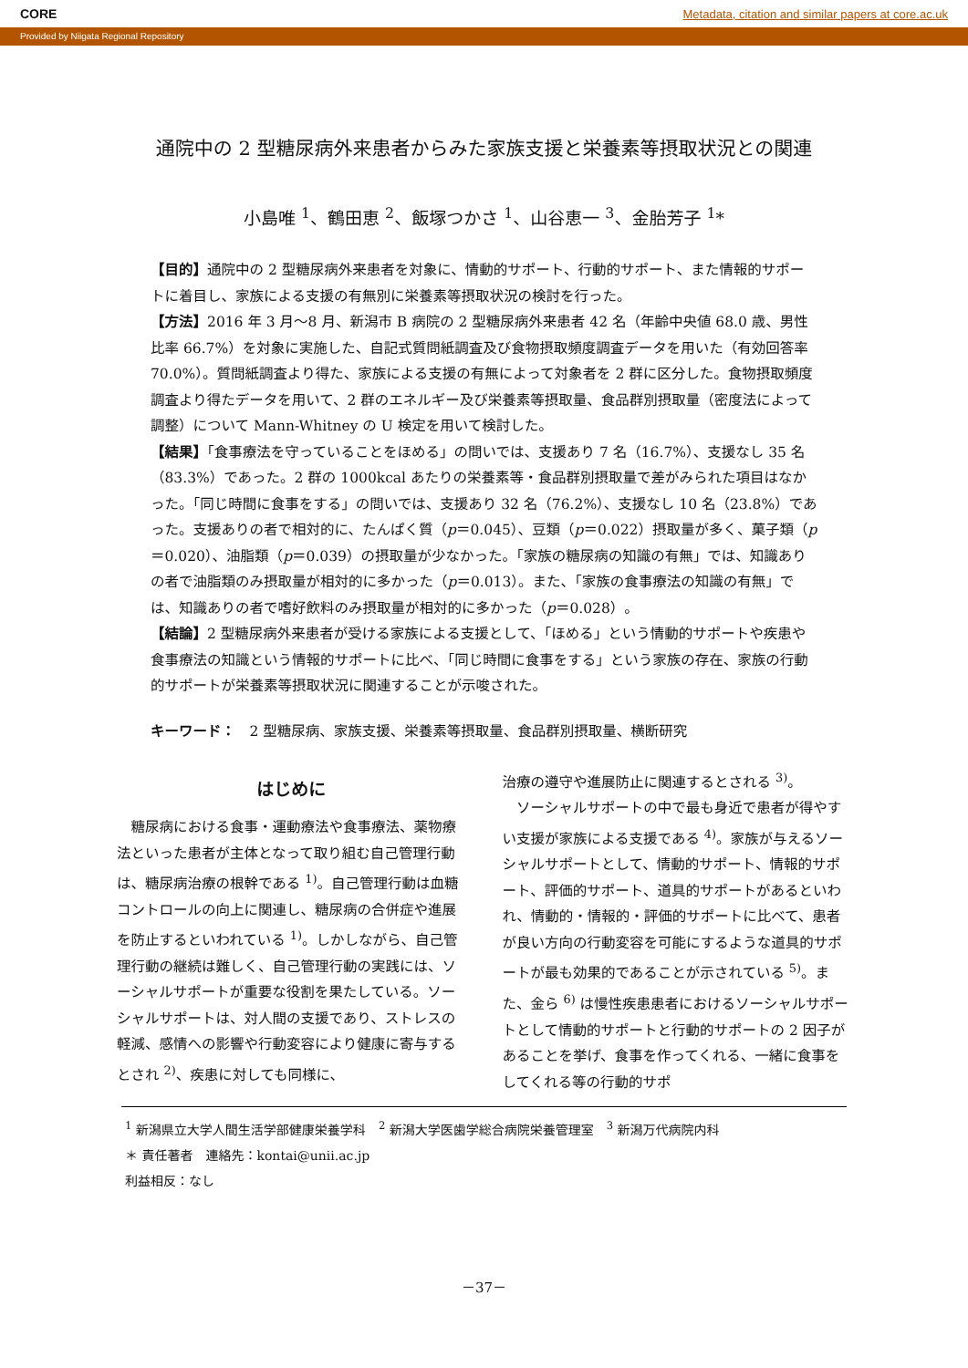CORE Metadata, citation and similar papers at core.ac.uk
Provided by Niigata Regional Repository
通院中の 2 型糖尿病外来患者からみた家族支援と栄養素等摂取状況との関連
小島唯 <sup>1</sup>、鶴田恵 <sup>2</sup>、飯塚つかさ <sup>1</sup>、山谷恵一 <sup>3</sup>、金胎芳子 <sup>1</sup>*
【目的】通院中の 2 型糖尿病外来患者を対象に、情動的サポート、行動的サポート、また情報的サポートに着目し、家族による支援の有無別に栄養素等摂取状況の検討を行った。
【方法】2016 年 3 月～8 月、新潟市 B 病院の 2 型糖尿病外来患者 42 名（年齢中央値 68.0 歳、男性比率 66.7%）を対象に実施した、自記式質問紙調査及び食物摂取頻度調査データを用いた（有効回答率 70.0%）。質問紙調査より得た、家族による支援の有無によって対象者を 2 群に区分した。食物摂取頻度調査より得たデータを用いて、2 群のエネルギー及び栄養素等摂取量、食品群別摂取量（密度法によって調整）について Mann-Whitney の U 検定を用いて検討した。
【結果】「食事療法を守っていることをほめる」の問いでは、支援あり 7 名（16.7%）、支援なし 35 名（83.3%）であった。2 群の 1000kcal あたりの栄養素等・食品群別摂取量で差がみられた項目はなかった。「同じ時間に食事をする」の問いでは、支援あり 32 名（76.2%）、支援なし 10 名（23.8%）であった。支援ありの者で相対的に、たんぱく質（p＝0.045）、豆類（p＝0.022）摂取量が多く、菓子類（p＝0.020）、油脂類（p＝0.039）の摂取量が少なかった。「家族の糖尿病の知識の有無」では、知識ありの者で油脂類のみ摂取量が相対的に多かった（p＝0.013）。また、「家族の食事療法の知識の有無」では、知識ありの者で嗜好飲料のみ摂取量が相対的に多かった（p＝0.028）。
【結論】2 型糖尿病外来患者が受ける家族による支援として、「ほめる」という情動的サポートや疾患や食事療法の知識という情報的サポートに比べ、「同じ時間に食事をする」という家族の存在、家族の行動的サポートが栄養素等摂取状況に関連することが示唆された。
キーワード：　2 型糖尿病、家族支援、栄養素等摂取量、食品群別摂取量、横断研究
はじめに
　糖尿病における食事・運動療法や食事療法、薬物療法といった患者が主体となって取り組む自己管理行動は、糖尿病治療の根幹である <sup>1)</sup>。自己管理行動は血糖コントロールの向上に関連し、糖尿病の合併症や進展を防止するといわれている <sup>1)</sup>。しかしながら、自己管理行動の継続は難しく、自己管理行動の実践には、ソーシャルサポートが重要な役割を果たしている。ソーシャルサポートは、対人間の支援であり、ストレスの軽減、感情への影響や行動変容により健康に寄与するとされ <sup>2)</sup>、疾患に対しても同様に、
治療の遵守や進展防止に関連するとされる <sup>3)</sup>。
　ソーシャルサポートの中で最も身近で患者が得やすい支援が家族による支援である <sup>4)</sup>。家族が与えるソーシャルサポートとして、情動的サポート、情報的サポート、評価的サポート、道具的サポートがあるといわれ、情動的・情報的・評価的サポートに比べて、患者が良い方向の行動変容を可能にするような道具的サポートが最も効果的であることが示されている <sup>5)</sup>。また、金ら <sup>6)</sup> は慢性疾患患者におけるソーシャルサポートとして情動的サポートと行動的サポートの 2 因子があることを挙げ、食事を作ってくれる、一緒に食事をしてくれる等の行動的サポ
<sup>1</sup> 新潟県立大学人間生活学部健康栄養学科　<sup>2</sup> 新潟大学医歯学総合病院栄養管理室　<sup>3</sup> 新潟万代病院内科
＊ 責任著者　連絡先：kontai@unii.ac.jp
利益相反：なし
－37－